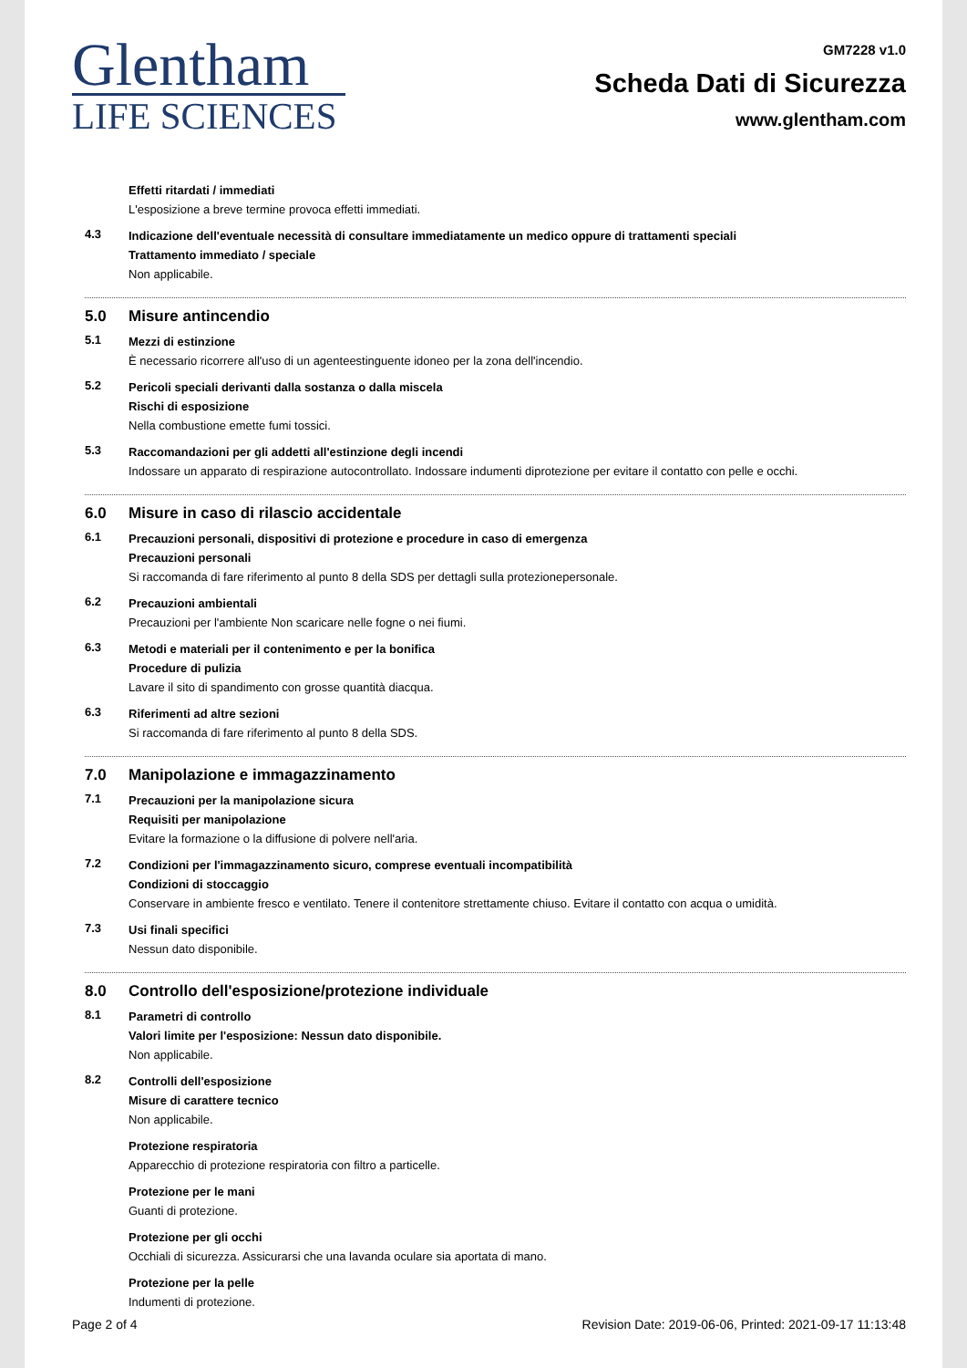Glentham
LIFE SCIENCES
GM7228 v1.0
Scheda Dati di Sicurezza
www.glentham.com
Effetti ritardati / immediati
L'esposizione a breve termine provoca effetti immediati.
4.3
Indicazione dell'eventuale necessità di consultare immediatamente un medico oppure di trattamenti speciali
Trattamento immediato / speciale
Non applicabile.
5.0 Misure antincendio
5.1
Mezzi di estinzione
È necessario ricorrere all'uso di un agenteestinguente idoneo per la zona dell'incendio.
5.2
Pericoli speciali derivanti dalla sostanza o dalla miscela
Rischi di esposizione
Nella combustione emette fumi tossici.
5.3
Raccomandazioni per gli addetti all'estinzione degli incendi
Indossare un apparato di respirazione autocontrollato. Indossare indumenti diprotezione per evitare il contatto con pelle e occhi.
6.0 Misure in caso di rilascio accidentale
6.1
Precauzioni personali, dispositivi di protezione e procedure in caso di emergenza
Precauzioni personali
Si raccomanda di fare riferimento al punto 8 della SDS per dettagli sulla protezionepersonale.
6.2
Precauzioni ambientali
Precauzioni per l'ambiente Non scaricare nelle fogne o nei fiumi.
6.3
Metodi e materiali per il contenimento e per la bonifica
Procedure di pulizia
Lavare il sito di spandimento con grosse quantità diacqua.
6.3
Riferimenti ad altre sezioni
Si raccomanda di fare riferimento al punto 8 della SDS.
7.0 Manipolazione e immagazzinamento
7.1
Precauzioni per la manipolazione sicura
Requisiti per manipolazione
Evitare la formazione o la diffusione di polvere nell'aria.
7.2
Condizioni per l'immagazzinamento sicuro, comprese eventuali incompatibilità
Condizioni di stoccaggio
Conservare in ambiente fresco e ventilato. Tenere il contenitore strettamente chiuso. Evitare il contatto con acqua o umidità.
7.3
Usi finali specifici
Nessun dato disponibile.
8.0 Controllo dell'esposizione/protezione individuale
8.1
Parametri di controllo
Valori limite per l'esposizione: Nessun dato disponibile.
Non applicabile.
8.2
Controlli dell'esposizione
Misure di carattere tecnico
Non applicabile.
Protezione respiratoria
Apparecchio di protezione respiratoria con filtro a particelle.
Protezione per le mani
Guanti di protezione.
Protezione per gli occhi
Occhiali di sicurezza. Assicurarsi che una lavanda oculare sia aportata di mano.
Protezione per la pelle
Indumenti di protezione.
Page 2 of 4 Revision Date: 2019-06-06, Printed: 2021-09-17 11:13:48